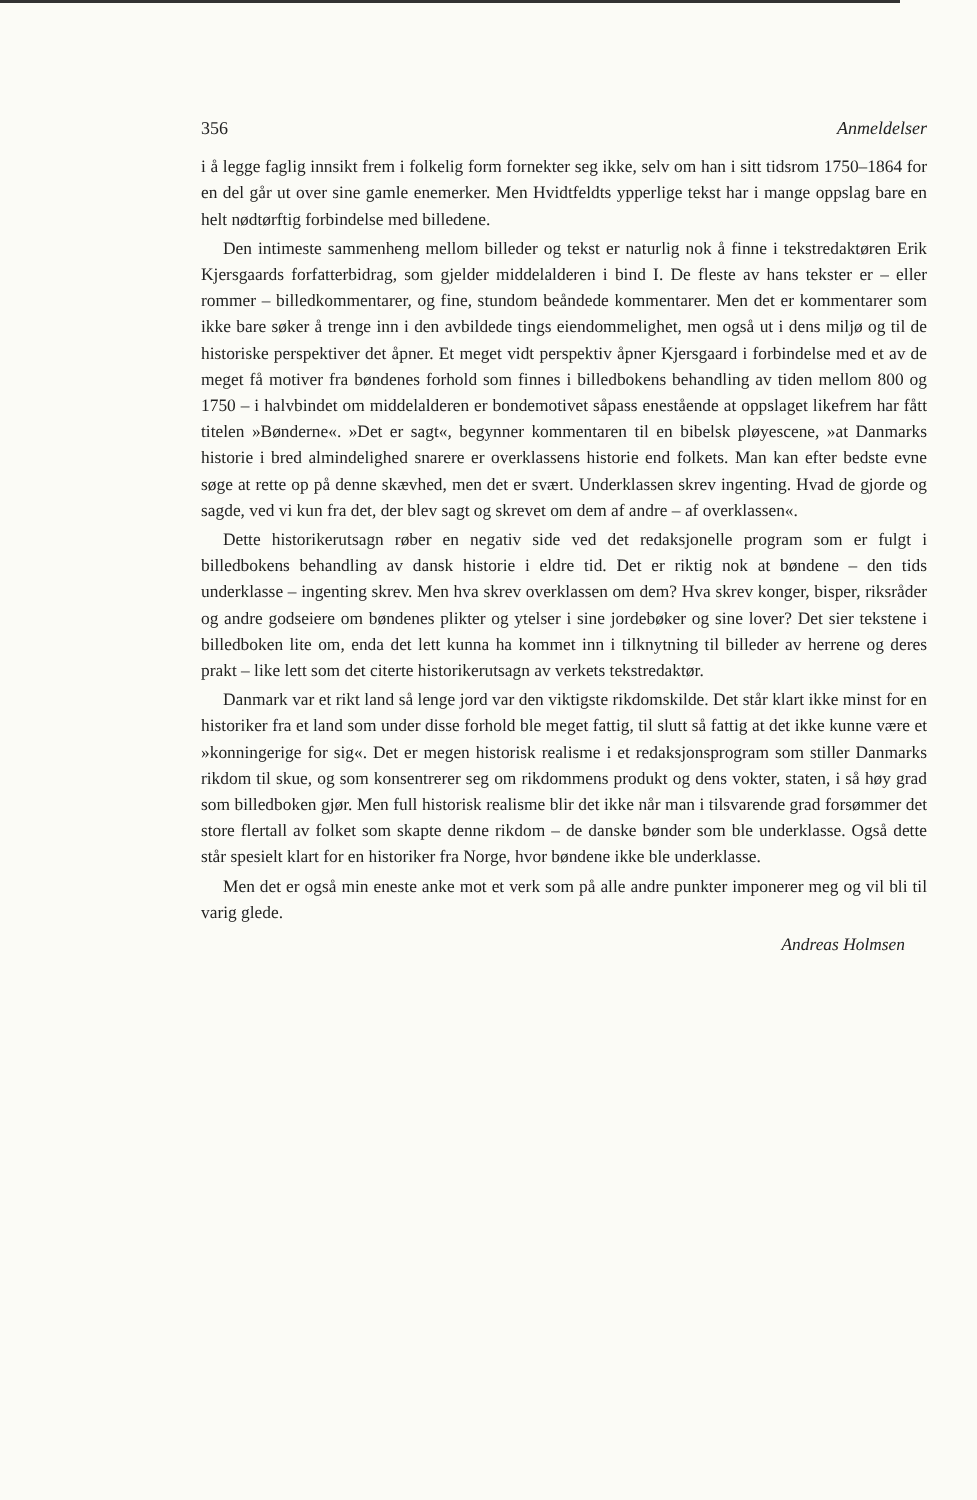356 Anmeldelser
i å legge faglig innsikt frem i folkelig form fornekter seg ikke, selv om han i sitt tidsrom 1750–1864 for en del går ut over sine gamle enemerker. Men Hvidtfeldts ypperlige tekst har i mange oppslag bare en helt nødtørftig forbindelse med billedene.
Den intimeste sammenheng mellom billeder og tekst er naturlig nok å finne i tekstredaktøren Erik Kjersgaards forfatterbidrag, som gjelder middelalderen i bind I. De fleste av hans tekster er – eller rommer – billedkommentarer, og fine, stundom beåndede kommentarer. Men det er kommentarer som ikke bare søker å trenge inn i den avbildede tings eiendommelighet, men også ut i dens miljø og til de historiske perspektiver det åpner. Et meget vidt perspektiv åpner Kjersgaard i forbindelse med et av de meget få motiver fra bøndenes forhold som finnes i billedbokens behandling av tiden mellom 800 og 1750 – i halvbindet om middelalderen er bondemotivet såpass enestående at oppslaget likefrem har fått titelen »Bønderne«. »Det er sagt«, begynner kommentaren til en bibelsk pløyescene, »at Danmarks historie i bred almindelighed snarere er overklassens historie end folkets. Man kan efter bedste evne søge at rette op på denne skævhed, men det er svært. Underklassen skrev ingenting. Hvad de gjorde og sagde, ved vi kun fra det, der blev sagt og skrevet om dem af andre – af overklassen«.
Dette historikerutsagn røber en negativ side ved det redaksjonelle program som er fulgt i billedbokens behandling av dansk historie i eldre tid. Det er riktig nok at bøndene – den tids underklasse – ingenting skrev. Men hva skrev overklassen om dem? Hva skrev konger, bisper, riksråder og andre godseiere om bøndenes plikter og ytelser i sine jordebøker og sine lover? Det sier tekstene i billedboken lite om, enda det lett kunna ha kommet inn i tilknytning til billeder av herrene og deres prakt – like lett som det citerte historikerutsagn av verkets tekstredaktør.
Danmark var et rikt land så lenge jord var den viktigste rikdomskilde. Det står klart ikke minst for en historiker fra et land som under disse forhold ble meget fattig, til slutt så fattig at det ikke kunne være et »konningerige for sig«. Det er megen historisk realisme i et redaksjonsprogram som stiller Danmarks rikdom til skue, og som konsentrerer seg om rikdommens produkt og dens vokter, staten, i så høy grad som billedboken gjør. Men full historisk realisme blir det ikke når man i tilsvarende grad forsømmer det store flertall av folket som skapte denne rikdom – de danske bønder som ble underklasse. Også dette står spesielt klart for en historiker fra Norge, hvor bøndene ikke ble underklasse.
Men det er også min eneste anke mot et verk som på alle andre punkter imponerer meg og vil bli til varig glede.
Andreas Holmsen